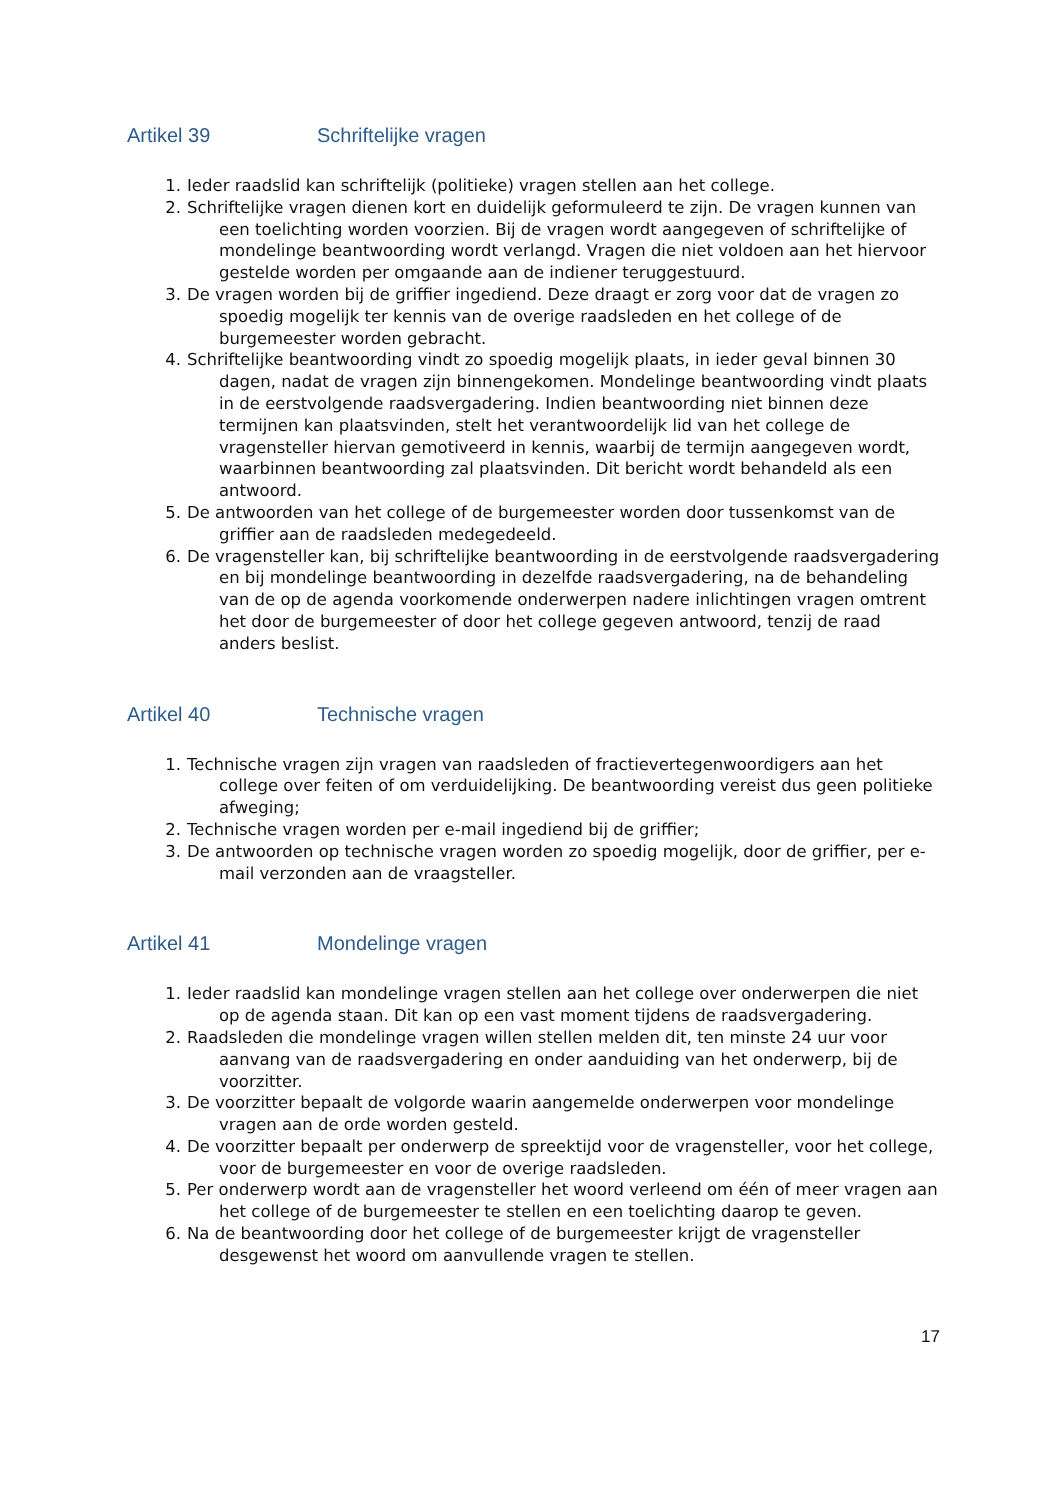Artikel 39 Schriftelijke vragen
1. Ieder raadslid kan schriftelijk (politieke) vragen stellen aan het college.
2. Schriftelijke vragen dienen kort en duidelijk geformuleerd te zijn. De vragen kunnen van een toelichting worden voorzien. Bij de vragen wordt aangegeven of schriftelijke of mondelinge beantwoording wordt verlangd. Vragen die niet voldoen aan het hiervoor gestelde worden per omgaande aan de indiener teruggestuurd.
3. De vragen worden bij de griffier ingediend. Deze draagt er zorg voor dat de vragen zo spoedig mogelijk ter kennis van de overige raadsleden en het college of de burgemeester worden gebracht.
4. Schriftelijke beantwoording vindt zo spoedig mogelijk plaats, in ieder geval binnen 30 dagen, nadat de vragen zijn binnengekomen. Mondelinge beantwoording vindt plaats in de eerstvolgende raadsvergadering. Indien beantwoording niet binnen deze termijnen kan plaatsvinden, stelt het verantwoordelijk lid van het college de vragensteller hiervan gemotiveerd in kennis, waarbij de termijn aangegeven wordt, waarbinnen beantwoording zal plaatsvinden. Dit bericht wordt behandeld als een antwoord.
5. De antwoorden van het college of de burgemeester worden door tussenkomst van de griffier aan de raadsleden medegedeeld.
6. De vragensteller kan, bij schriftelijke beantwoording in de eerstvolgende raadsvergadering en bij mondelinge beantwoording in dezelfde raadsvergadering, na de behandeling van de op de agenda voorkomende onderwerpen nadere inlichtingen vragen omtrent het door de burgemeester of door het college gegeven antwoord, tenzij de raad anders beslist.
Artikel 40 Technische vragen
1. Technische vragen zijn vragen van raadsleden of fractievertegenwoordigers aan het college over feiten of om verduidelijking. De beantwoording vereist dus geen politieke afweging;
2. Technische vragen worden per e-mail ingediend bij de griffier;
3. De antwoorden op technische vragen worden zo spoedig mogelijk, door de griffier, per e-mail verzonden aan de vraagsteller.
Artikel 41 Mondelinge vragen
1. Ieder raadslid kan mondelinge vragen stellen aan het college over onderwerpen die niet op de agenda staan. Dit kan op een vast moment tijdens de raadsvergadering.
2. Raadsleden die mondelinge vragen willen stellen melden dit, ten minste 24 uur voor aanvang van de raadsvergadering en onder aanduiding van het onderwerp, bij de voorzitter.
3. De voorzitter bepaalt de volgorde waarin aangemelde onderwerpen voor mondelinge vragen aan de orde worden gesteld.
4. De voorzitter bepaalt per onderwerp de spreektijd voor de vragensteller, voor het college, voor de burgemeester en voor de overige raadsleden.
5. Per onderwerp wordt aan de vragensteller het woord verleend om één of meer vragen aan het college of de burgemeester te stellen en een toelichting daarop te geven.
6. Na de beantwoording door het college of de burgemeester krijgt de vragensteller desgewenst het woord om aanvullende vragen te stellen.
17